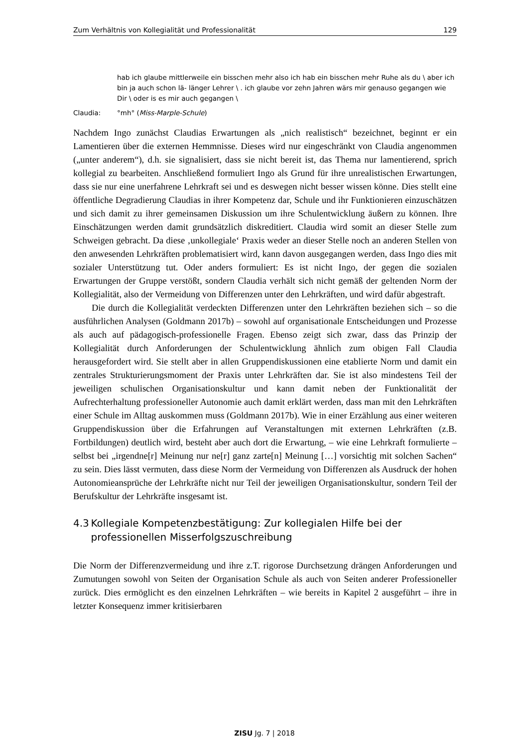Zum Verhältnis von Kollegialität und Professionalität 129
hab ich glaube mittlerweile ein bisschen mehr also ich hab ein bisschen mehr Ruhe als du \ aber ich bin ja auch schon lä- länger Lehrer \ . ich glaube vor zehn Jahren wärs mir genauso gegangen wie Dir \ oder is es mir auch gegangen \
Claudia: °mh° (Miss-Marple-Schule)
Nachdem Ingo zunächst Claudias Erwartungen als „nich realistisch“ bezeichnet, beginnt er ein Lamentieren über die externen Hemmnisse. Dieses wird nur eingeschränkt von Claudia angenommen („unter anderem“), d.h. sie signalisiert, dass sie nicht bereit ist, das Thema nur lamentierend, sprich kollegial zu bearbeiten. Anschließend formuliert Ingo als Grund für ihre unrealistischen Erwartungen, dass sie nur eine unerfahrene Lehrkraft sei und es deswegen nicht besser wissen könne. Dies stellt eine öffentliche Degradierung Claudias in ihrer Kompetenz dar, Schule und ihr Funktionieren einzuschätzen und sich damit zu ihrer gemeinsamen Diskussion um ihre Schulentwicklung äußern zu können. Ihre Einschätzungen werden damit grundsätzlich diskreditiert. Claudia wird somit an dieser Stelle zum Schweigen gebracht. Da diese ‚unkollegiale‘ Praxis weder an dieser Stelle noch an anderen Stellen von den anwesenden Lehrkräften problematisiert wird, kann davon ausgegangen werden, dass Ingo dies mit sozialer Unterstützung tut. Oder anders formuliert: Es ist nicht Ingo, der gegen die sozialen Erwartungen der Gruppe verstößt, sondern Claudia verhält sich nicht gemäß der geltenden Norm der Kollegialität, also der Vermeidung von Differenzen unter den Lehrkräften, und wird dafür abgestraft.
Die durch die Kollegialität verdeckten Differenzen unter den Lehrkräften beziehen sich – so die ausführlichen Analysen (Goldmann 2017b) – sowohl auf organisationale Entscheidungen und Prozesse als auch auf pädagogisch-professionelle Fragen. Ebenso zeigt sich zwar, dass das Prinzip der Kollegialität durch Anforderungen der Schulentwicklung ähnlich zum obigen Fall Claudia herausgefordert wird. Sie stellt aber in allen Gruppendiskussionen eine etablierte Norm und damit ein zentrales Strukturierungsmoment der Praxis unter Lehrkräften dar. Sie ist also mindestens Teil der jeweiligen schulischen Organisationskultur und kann damit neben der Funktionalität der Aufrechterhaltung professioneller Autonomie auch damit erklärt werden, dass man mit den Lehrkräften einer Schule im Alltag auskommen muss (Goldmann 2017b). Wie in einer Erzählung aus einer weiteren Gruppendiskussion über die Erfahrungen auf Veranstaltungen mit externen Lehrkräften (z.B. Fortbildungen) deutlich wird, besteht aber auch dort die Erwartung, – wie eine Lehrkraft formulierte – selbst bei „irgendne[r] Meinung nur ne[r] ganz zarte[n] Meinung […] vorsichtig mit solchen Sachen“ zu sein. Dies lässt vermuten, dass diese Norm der Vermeidung von Differenzen als Ausdruck der hohen Autonomieansprüche der Lehrkräfte nicht nur Teil der jeweiligen Organisationskultur, sondern Teil der Berufskultur der Lehrkräfte insgesamt ist.
4.3 Kollegiale Kompetenzbestätigung: Zur kollegialen Hilfe bei der professionellen Misserfolgszuschreibung
Die Norm der Differenzvermeidung und ihre z.T. rigorose Durchsetzung drängen Anforderungen und Zumutungen sowohl von Seiten der Organisation Schule als auch von Seiten anderer Professioneller zurück. Dies ermöglicht es den einzelnen Lehrkräften – wie bereits in Kapitel 2 ausgeführt – ihre in letzter Konsequenz immer kritisierbaren
ZISU Jg. 7 | 2018